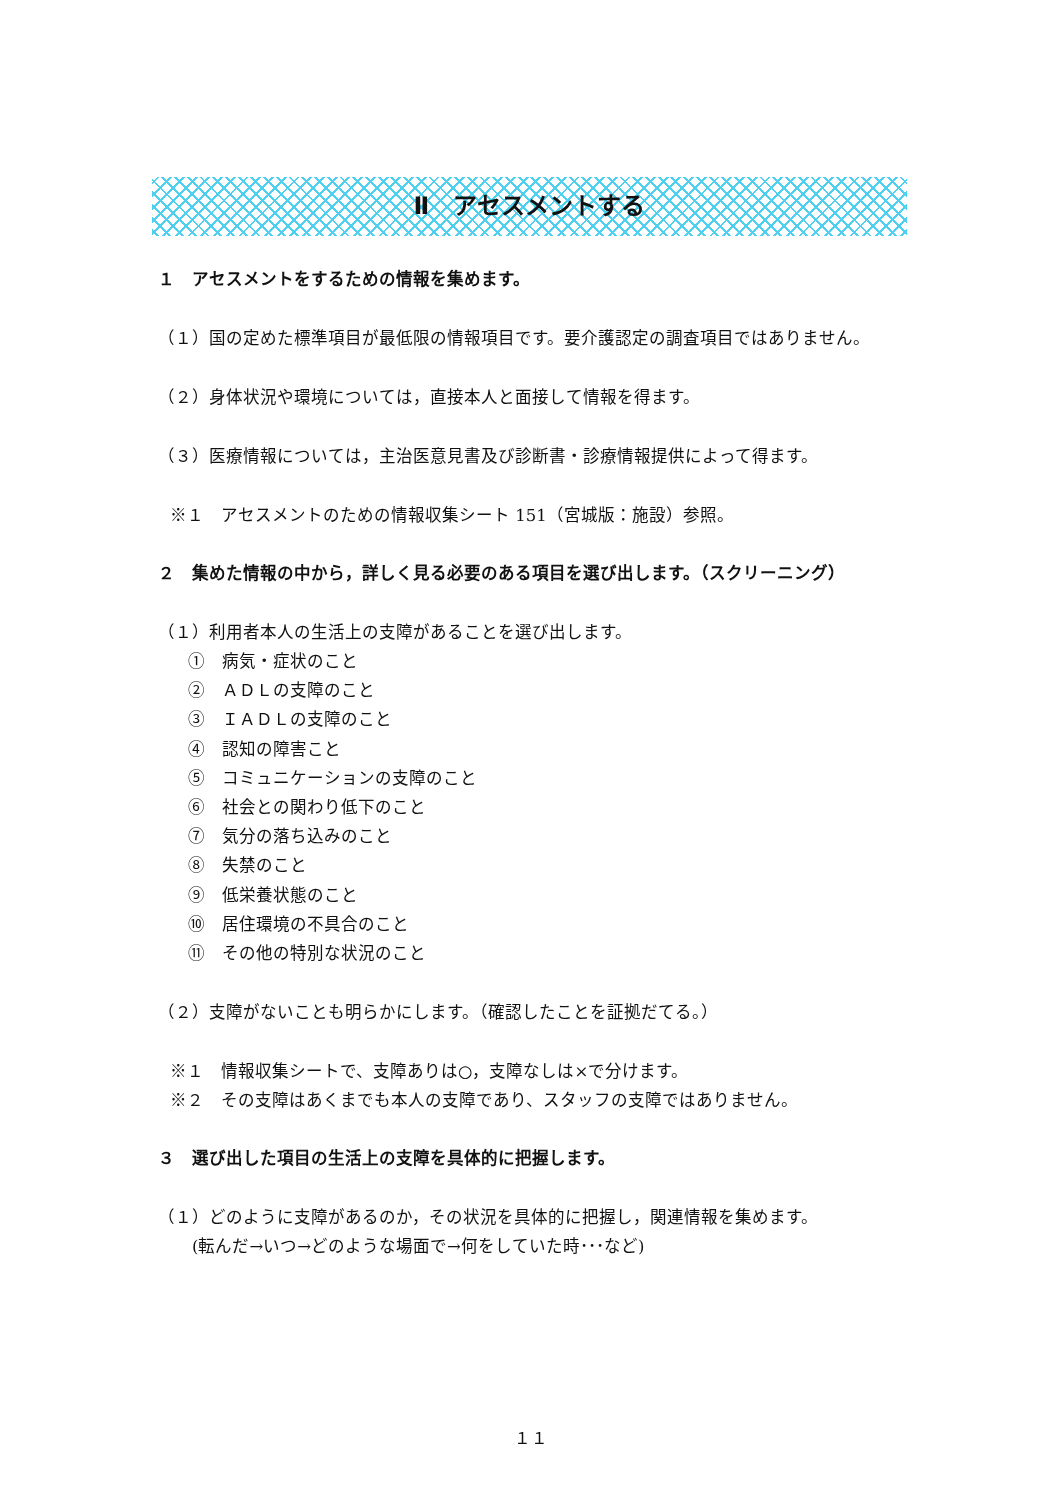Ⅱ　アセスメントする
１　アセスメントをするための情報を集めます。
（１）国の定めた標準項目が最低限の情報項目です。要介護認定の調査項目ではありません。
（２）身体状況や環境については，直接本人と面接して情報を得ます。
（３）医療情報については，主治医意見書及び診断書・診療情報提供によって得ます。
※１　アセスメントのための情報収集シート 151（宮城版：施設）参照。
２　集めた情報の中から，詳しく見る必要のある項目を選び出します。（スクリーニング）
（１）利用者本人の生活上の支障があることを選び出します。
①　病気・症状のこと
②　ＡＤＬの支障のこと
③　ＩＡＤＬの支障のこと
④　認知の障害こと
⑤　コミュニケーションの支障のこと
⑥　社会との関わり低下のこと
⑦　気分の落ち込みのこと
⑧　失禁のこと
⑨　低栄養状態のこと
⑩　居住環境の不具合のこと
⑪　その他の特別な状況のこと
（２）支障がないことも明らかにします。（確認したことを証拠だてる。）
※１　情報収集シートで、支障ありは○，支障なしは×で分けます。
※２　その支障はあくまでも本人の支障であり、スタッフの支障ではありません。
３　選び出した項目の生活上の支障を具体的に把握します。
（１）どのように支障があるのか，その状況を具体的に把握し，関連情報を集めます。
　　(転んだ→いつ→どのような場面で→何をしていた時･･･など)
１１